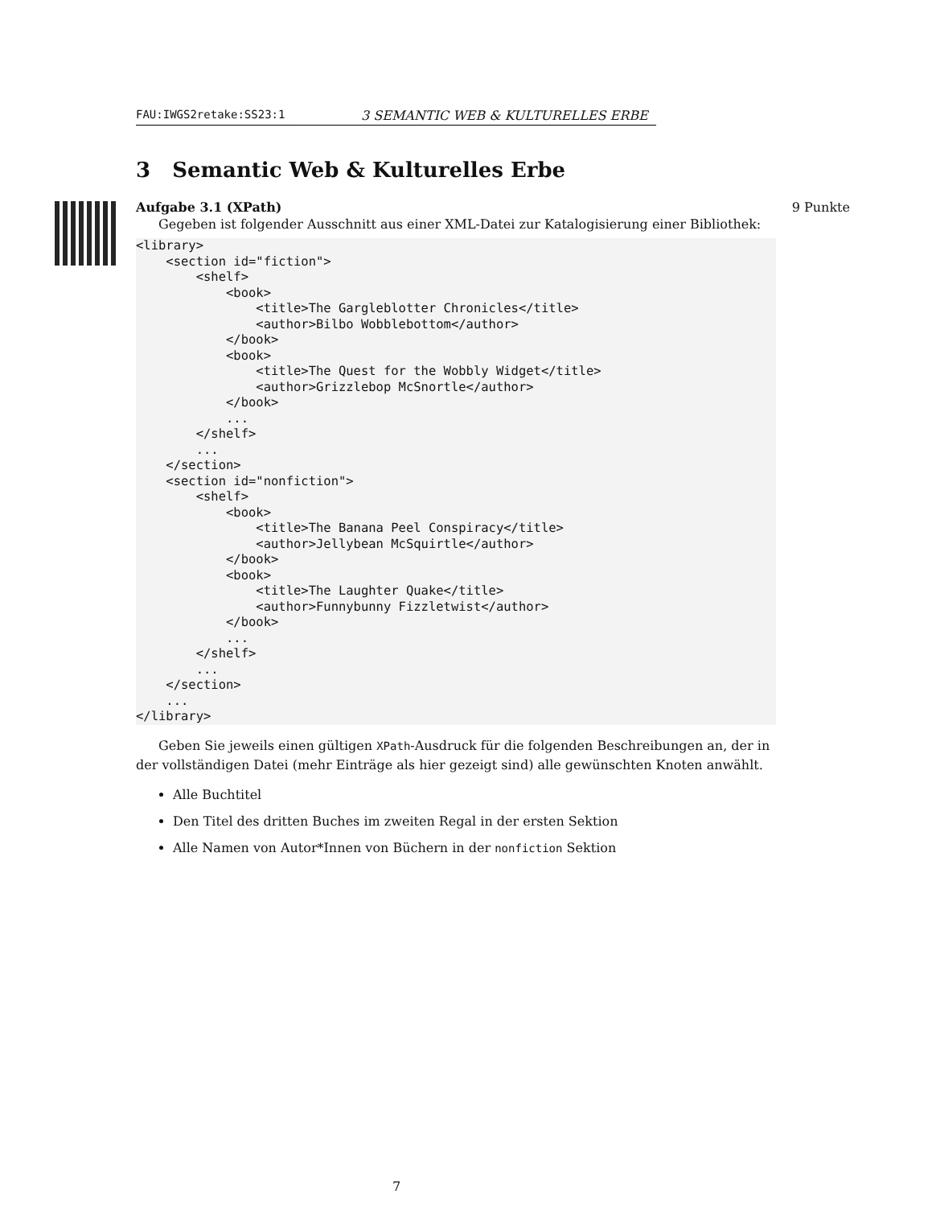FAU:IWGS2retake:SS23:1 3 SEMANTIC WEB & KULTURELLES ERBE
3 Semantic Web & Kulturelles Erbe
9 Punkte
Aufgabe 3.1 (XPath)
Gegeben ist folgender Ausschnitt aus einer XML-Datei zur Katalogisierung einer Bibliothek:
<library>
    <section id="fiction">
        <shelf>
            <book>
                <title>The Gargleblotter Chronicles</title>
                <author>Bilbo Wobblebottom</author>
            </book>
            <book>
                <title>The Quest for the Wobbly Widget</title>
                <author>Grizzlebop McSnortle</author>
            </book>
            ...
        </shelf>
        ...
    </section>
    <section id="nonfiction">
        <shelf>
            <book>
                <title>The Banana Peel Conspiracy</title>
                <author>Jellybean McSquirtle</author>
            </book>
            <book>
                <title>The Laughter Quake</title>
                <author>Funnybunny Fizzletwist</author>
            </book>
            ...
        </shelf>
        ...
    </section>
    ...
</library>
Geben Sie jeweils einen gültigen XPath-Ausdruck für die folgenden Beschreibungen an, der in der vollständigen Datei (mehr Einträge als hier gezeigt sind) alle gewünschten Knoten anwählt.
Alle Buchtitel
Den Titel des dritten Buches im zweiten Regal in der ersten Sektion
Alle Namen von Autor*Innen von Büchern in der nonfiction Sektion
7